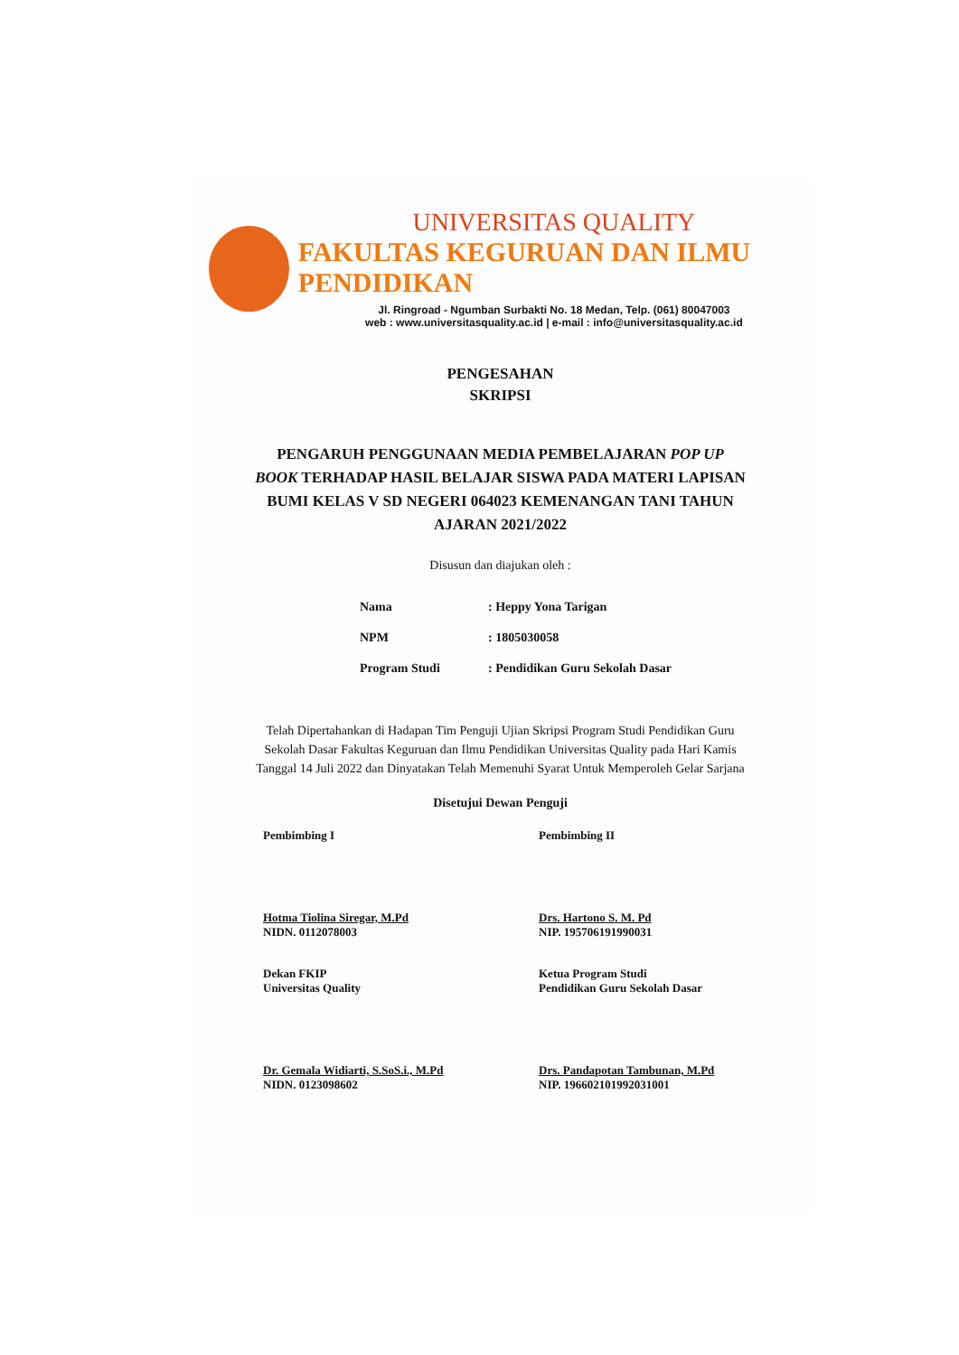UNIVERSITAS QUALITY
FAKULTAS KEGURUAN DAN ILMU PENDIDIKAN
Jl. Ringroad - Ngumban Surbakti No. 18 Medan, Telp. (061) 80047003
web : www.universitasquality.ac.id | e-mail : info@universitasquality.ac.id
PENGESAHAN
SKRIPSI
PENGARUH PENGGUNAAN MEDIA PEMBELAJARAN POP UP BOOK TERHADAP HASIL BELAJAR SISWA PADA MATERI LAPISAN BUMI KELAS V SD NEGERI 064023 KEMENANGAN TANI TAHUN AJARAN 2021/2022
Disusun dan diajukan oleh :
| Nama | : Heppy Yona Tarigan |
| NPM | : 1805030058 |
| Program Studi | : Pendidikan Guru Sekolah Dasar |
Telah Dipertahankan di Hadapan Tim Penguji Ujian Skripsi Program Studi Pendidikan Guru Sekolah Dasar Fakultas Keguruan dan Ilmu Pendidikan Universitas Quality pada Hari Kamis Tanggal 14 Juli 2022 dan Dinyatakan Telah Memenuhi Syarat Untuk Memperoleh Gelar Sarjana
Disetujui Dewan Penguji
Pembimbing I
Hotma Tiolina Siregar, M.Pd
NIDN. 0112078003
Pembimbing II
Drs. Hartono S. M. Pd
NIP. 195706191990031
Dekan FKIP
Universitas Quality
Dr. Gemala Widiarti, S.SoS.i., M.Pd
NIDN. 0123098602
Ketua Program Studi
Pendidikan Guru Sekolah Dasar
Drs. Pandapotan Tambunan, M.Pd
NIP. 196602101992031001